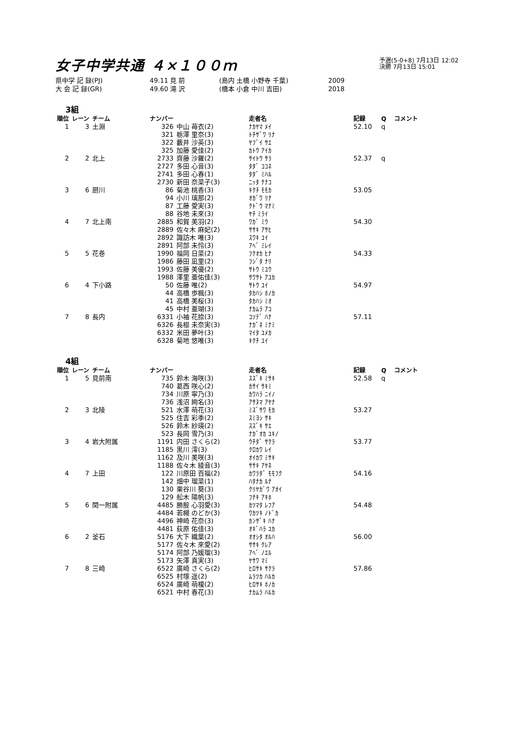予選(5-0+8) 7月13日 12:02
決勝 7月13日 15:01
女子中学共通 ４×１００ｍ
県中学 記 録(PJ) 49.11 見 前 (島内 土橋 小野寺 千葉) 2009
大 会 記 録(GR) 49.60 滝 沢 (橋本 小倉 中川 吉田) 2018
3組
| 順位 | レーン | チーム | ナンバー | | 走者名 | 記録 | Q | コメント |
| --- | --- | --- | --- | --- | --- | --- | --- | --- |
| 1 | 3 | 土淵 | 326 | 中山 苺衣(2) | ﾅｶﾔﾏ ﾒｲ | 52.10 | q | |
| | | | 321 | 栃澤 里奈(3) | ﾄﾁｻﾞﾜ ﾘﾅ | | | |
| | | | 322 | 藪井 沙英(3) | ﾔﾌﾞｲ ｻｴ | | | |
| | | | 325 | 加藤 愛佳(2) | ｶﾄｳ ｱｲｶ | | | |
| 2 | 2 | 北上 | 2733 | 齊藤 沙羅(2) | ｻｲﾄｳ ｻﾗ | 52.37 | q | |
| | | | 2727 | 多田 心音(3) | ﾀﾀﾞ ｺｺﾈ | | | |
| | | | 2741 | 多田 心春(1) | ﾀﾀﾞ ﾐﾊﾙ | | | |
| | | | 2730 | 新田 奈菜子(3) | ﾆｯﾀ ﾅﾅｺ | | | |
| 3 | 6 | 厨川 | 86 | 菊池 桃香(3) | ｷｸﾁ ﾓﾓｶ | 53.05 | | |
| | | | 94 | 小川 璃那(2) | ｵｶﾞﾜ ﾘﾅ | | | |
| | | | 87 | 工藤 愛実(3) | ｸﾄﾞｳ ﾏﾅﾐ | | | |
| | | | 88 | 谷地 未來(3) | ﾔﾁ ﾐﾗｲ | | | |
| 4 | 7 | 北上南 | 2885 | 和賀 美羽(2) | ﾜｶﾞ ﾐｳ | 54.30 | | |
| | | | 2889 | 佐々木 麻妃(2) | ｻｻｷ ｱｻﾋ | | | |
| | | | 2892 | 諏訪木 唯(3) | ｽﾜｷ ﾕｲ | | | |
| | | | 2891 | 阿部 未怜(3) | ｱﾍﾞ ﾐﾚｲ | | | |
| 5 | 5 | 花巻 | 1990 | 福岡 日菜(2) | ﾌｸｵｶ ﾋﾅ | 54.33 | | |
| | | | 1986 | 藤田 凪里(2) | ﾌｼﾞﾀ ﾅﾘ | | | |
| | | | 1993 | 佐藤 美優(2) | ｻﾄｳ ﾐﾕｳ | | | |
| | | | 1988 | 澤里 亜佑佳(3) | ｻﾜｻﾄ ｱﾕｶ | | | |
| 6 | 4 | 下小路 | 50 | 佐藤 唯(2) | ｻﾄｳ ﾕｲ | 54.97 | | |
| | | | 44 | 高橋 歩楓(3) | ﾀｶﾊｼ ﾎﾉｶ | | | |
| | | | 41 | 高橋 美桜(3) | ﾀｶﾊｼ ﾐｵ | | | |
| | | | 45 | 中村 亜瑚(3) | ﾅｶﾑﾗ ｱｺ | | | |
| 7 | 8 | 長内 | 6331 | 小袖 花捺(3) | ｺｿﾃﾞ ﾊﾅ | 57.11 | | |
| | | | 6326 | 長根 未奈実(3) | ﾅｶﾞﾈ ﾐﾅﾐ | | | |
| | | | 6332 | 米田 夢叶(3) | ﾏｲﾀ ﾕﾒｶ | | | |
| | | | 6328 | 菊地 悠唯(3) | ｷｸﾁ ﾕｲ | | | |
4組
| 順位 | レーン | チーム | ナンバー | | 走者名 | 記録 | Q | コメント |
| --- | --- | --- | --- | --- | --- | --- | --- | --- |
| 1 | 5 | 見前南 | 735 | 鈴木 海咲(3) | ｽｽﾞｷ ﾐｻｷ | 52.58 | q | |
| | | | 740 | 葛西 咲心(2) | ｶｻｲ ｻｷﾐ | | | |
| | | | 734 | 川原 寧乃(3) | ｶﾜﾊﾗ ﾆｲﾉ | | | |
| | | | 736 | 浅沼 絢名(3) | ｱｻﾇﾏ ｱﾔﾅ | | | |
| 2 | 3 | 北陵 | 521 | 水澤 萌花(3) | ﾐｽﾞｻﾜ ﾓｶ | 53.27 | | |
| | | | 525 | 住吉 彩季(2) | ｽﾐﾖｼ ｻｷ | | | |
| | | | 526 | 鈴木 紗瑛(2) | ｽｽﾞｷ ｻｴ | | | |
| | | | 523 | 長岡 雪乃(3) | ﾅｶﾞｵｶ ﾕｷﾉ | | | |
| 3 | 4 | 岩大附属 | 1191 | 内田 さくら(2) | ｳﾁﾀﾞ ｻｸﾗ | 53.77 | | |
| | | | 1185 | 黒川 澪(3) | ｸﾛｶﾜ ﾚｲ | | | |
| | | | 1162 | 及川 美咲(3) | ｵｲｶﾜ ﾐｻｷ | | | |
| | | | 1188 | 佐々木 綾音(3) | ｻｻｷ ｱﾔﾈ | | | |
| 4 | 7 | 上田 | 122 | 川原田 百福(2) | ｶﾜﾗﾀﾞ ﾓﾓﾌｸ | 54.16 | | |
| | | | 142 | 畑中 瑠菜(1) | ﾊﾀﾅｶ ﾙﾅ | | | |
| | | | 130 | 栗谷川 葵(3) | ｸﾘﾔｶﾞﾜ ｱｵｲ | | | |
| | | | 129 | 舩木 陽帆(3) | ﾌﾅｷ ｱｷﾎ | | | |
| 5 | 6 | 関一附属 | 4485 | 勝股 心羽愛(3) | ｶﾂﾏﾀ ﾚﾌｱ | 54.48 | | |
| | | | 4484 | 若槻 のどか(3) | ﾜｶﾂｷ ﾉﾄﾞｶ | | | |
| | | | 4496 | 神崎 花奈(3) | ｶﾝｻﾞｷ ﾊﾅ | | | |
| | | | 4481 | 荻原 佑佳(3) | ｵｷﾞﾊﾗ ﾕｶ | | | |
| 6 | 2 | 釜石 | 5176 | 大下 織葉(2) | ｵｵｼﾀ ｵﾙﾊ | 56.00 | | |
| | | | 5177 | 佐々木 來愛(2) | ｻｻｷ ｸﾚｱ | | | |
| | | | 5174 | 阿部 乃媛瑠(3) | ｱﾍﾞ ﾉｴﾙ | | | |
| | | | 5173 | 矢澤 真実(3) | ﾔｻﾜ ﾏﾐ | | | |
| 7 | 8 | 三崎 | 6522 | 廣崎 さくら(2) | ﾋﾛｻｷ ｻｸﾗ | 57.86 | | |
| | | | 6525 | 村塚 遥(2) | ﾑﾗﾂｶ ﾊﾙｶ | | | |
| | | | 6524 | 廣崎 萌榎(2) | ﾋﾛｻｷ ﾎﾉｶ | | | |
| | | | 6521 | 中村 春花(3) | ﾅｶﾑﾗ ﾊﾙｶ | | | |